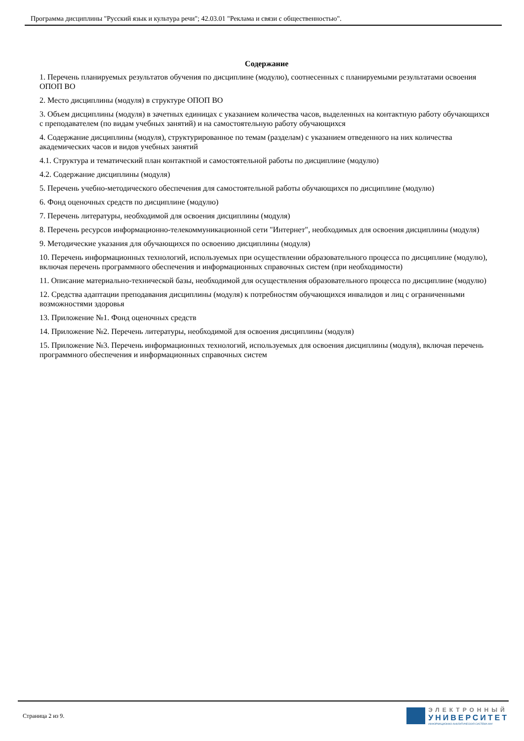Программа дисциплины "Русский язык и культура речи"; 42.03.01 "Реклама и связи с общественностью".
Содержание
1. Перечень планируемых результатов обучения по дисциплине (модулю), соотнесенных с планируемыми результатами освоения ОПОП ВО
2. Место дисциплины (модуля) в структуре ОПОП ВО
3. Объем дисциплины (модуля) в зачетных единицах с указанием количества часов, выделенных на контактную работу обучающихся с преподавателем (по видам учебных занятий) и на самостоятельную работу обучающихся
4. Содержание дисциплины (модуля), структурированное по темам (разделам) с указанием отведенного на них количества академических часов и видов учебных занятий
4.1. Структура и тематический план контактной и самостоятельной работы по дисциплине (модулю)
4.2. Содержание дисциплины (модуля)
5. Перечень учебно-методического обеспечения для самостоятельной работы обучающихся по дисциплине (модулю)
6. Фонд оценочных средств по дисциплине (модулю)
7. Перечень литературы, необходимой для освоения дисциплины (модуля)
8. Перечень ресурсов информационно-телекоммуникационной сети "Интернет", необходимых для освоения дисциплины (модуля)
9. Методические указания для обучающихся по освоению дисциплины (модуля)
10. Перечень информационных технологий, используемых при осуществлении образовательного процесса по дисциплине (модулю), включая перечень программного обеспечения и информационных справочных систем (при необходимости)
11. Описание материально-технической базы, необходимой для осуществления образовательного процесса по дисциплине (модулю)
12. Средства адаптации преподавания дисциплины (модуля) к потребностям обучающихся инвалидов и лиц с ограниченными возможностями здоровья
13. Приложение №1. Фонд оценочных средств
14. Приложение №2. Перечень литературы, необходимой для освоения дисциплины (модуля)
15. Приложение №3. Перечень информационных технологий, используемых для освоения дисциплины (модуля), включая перечень программного обеспечения и информационных справочных систем
Страница 2 из 9.
ЭЛЕКТРОННЫЙ
УНИВЕРСИТЕТ
ИНФОРМАЦИОННО-АНАЛИТИЧЕСКАЯ СИСТЕМА КФУ